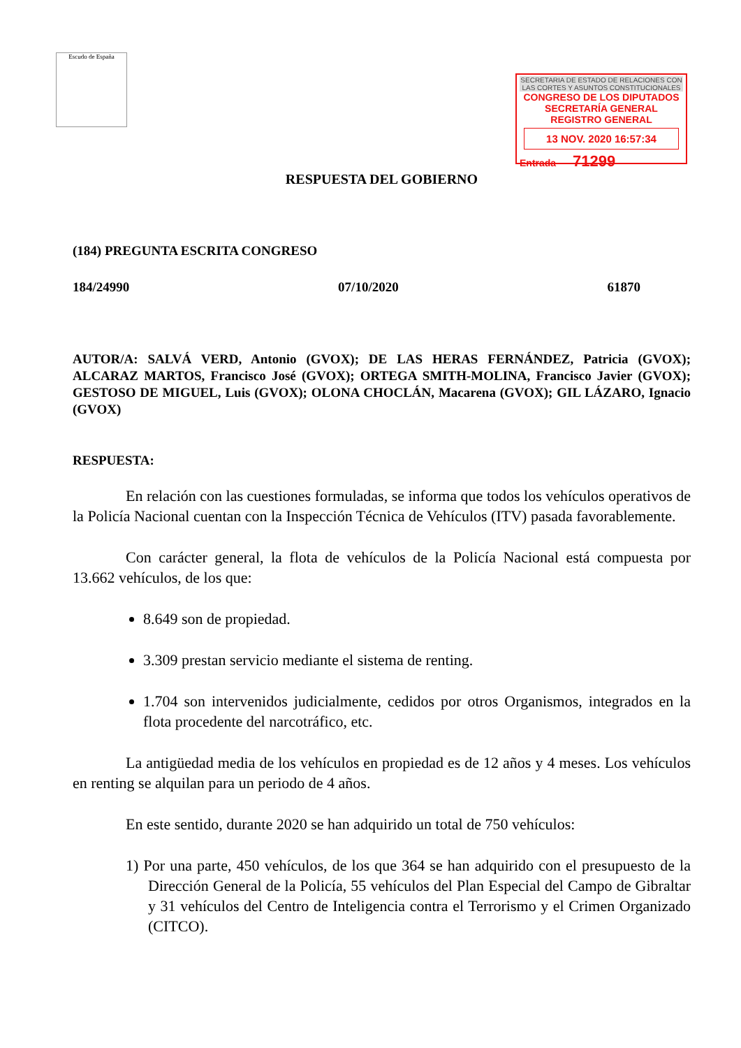Escudo de España
SECRETARIA DE ESTADO DE RELACIONES CON LAS CORTES Y ASUNTOS CONSTITUCIONALES
CONGRESO DE LOS DIPUTADOS
SECRETARÍA GENERAL
REGISTRO GENERAL
13 NOV. 2020 16:57:34
Entrada 71299
RESPUESTA DEL GOBIERNO
(184) PREGUNTA ESCRITA CONGRESO
184/24990 07/10/2020 61870
AUTOR/A: SALVÁ VERD, Antonio (GVOX); DE LAS HERAS FERNÁNDEZ, Patricia (GVOX); ALCARAZ MARTOS, Francisco José (GVOX); ORTEGA SMITH-MOLINA, Francisco Javier (GVOX); GESTOSO DE MIGUEL, Luis (GVOX); OLONA CHOCLÁN, Macarena (GVOX); GIL LÁZARO, Ignacio (GVOX)
RESPUESTA:
En relación con las cuestiones formuladas, se informa que todos los vehículos operativos de la Policía Nacional cuentan con la Inspección Técnica de Vehículos (ITV) pasada favorablemente.
Con carácter general, la flota de vehículos de la Policía Nacional está compuesta por 13.662 vehículos, de los que:
8.649 son de propiedad.
3.309 prestan servicio mediante el sistema de renting.
1.704 son intervenidos judicialmente, cedidos por otros Organismos, integrados en la flota procedente del narcotráfico, etc.
La antigüedad media de los vehículos en propiedad es de 12 años y 4 meses. Los vehículos en renting se alquilan para un periodo de 4 años.
En este sentido, durante 2020 se han adquirido un total de 750 vehículos:
1) Por una parte, 450 vehículos, de los que 364 se han adquirido con el presupuesto de la Dirección General de la Policía, 55 vehículos del Plan Especial del Campo de Gibraltar y 31 vehículos del Centro de Inteligencia contra el Terrorismo y el Crimen Organizado (CITCO).